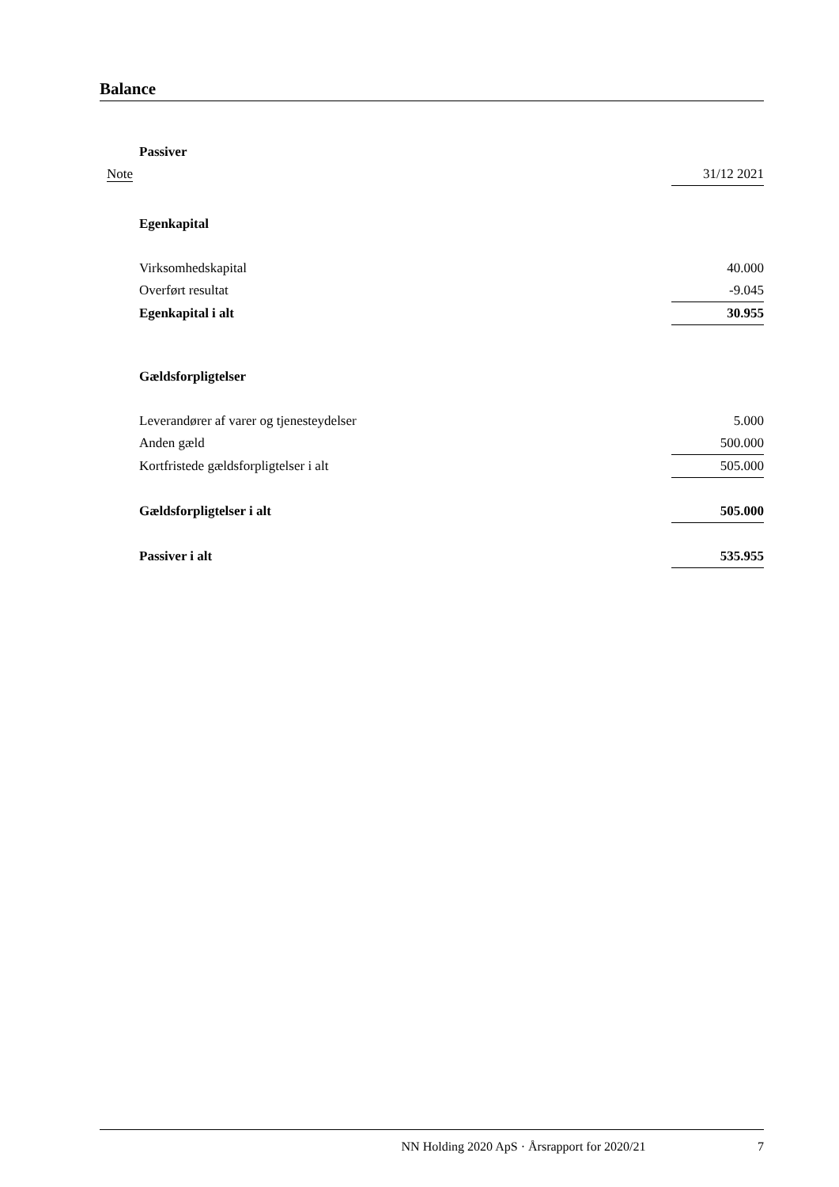Balance
| | Passiver | |
| Note | | 31/12 2021 |
| | Egenkapital | |
| | Virksomhedskapital | 40.000 |
| | Overført resultat | -9.045 |
| | Egenkapital i alt | 30.955 |
| | Gældsforpligtelser | |
| | Leverandører af varer og tjenesteydelser | 5.000 |
| | Anden gæld | 500.000 |
| | Kortfristede gældsforpligtelser i alt | 505.000 |
| | Gældsforpligtelser i alt | 505.000 |
| | Passiver i alt | 535.955 |
NN Holding 2020 ApS · Årsrapport for 2020/21 7